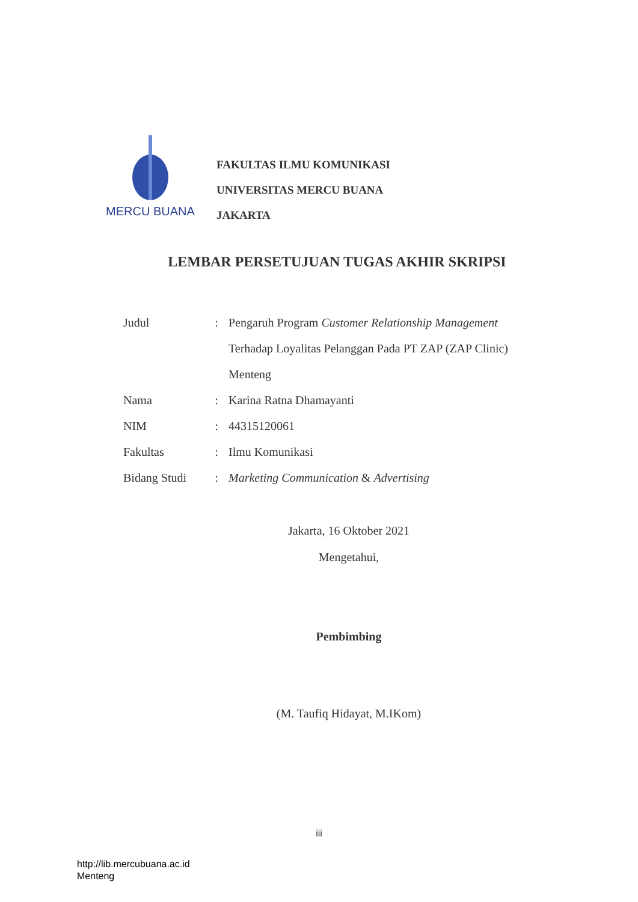MERCU BUANA
FAKULTAS ILMU KOMUNIKASI
UNIVERSITAS MERCU BUANA
JAKARTA
LEMBAR PERSETUJUAN TUGAS AKHIR SKRIPSI
| Judul | : | Pengaruh Program Customer Relationship Management Terhadap Loyalitas Pelanggan Pada PT ZAP (ZAP Clinic) Menteng |
| Nama | : | Karina Ratna Dhamayanti |
| NIM | : | 44315120061 |
| Fakultas | : | Ilmu Komunikasi |
| Bidang Studi | : | Marketing Communication & Advertising |
Jakarta, 16 Oktober 2021
Mengetahui,
Pembimbing
(M. Taufiq Hidayat, M.IKom)
iii
http://lib.mercubuana.ac.id
Menteng